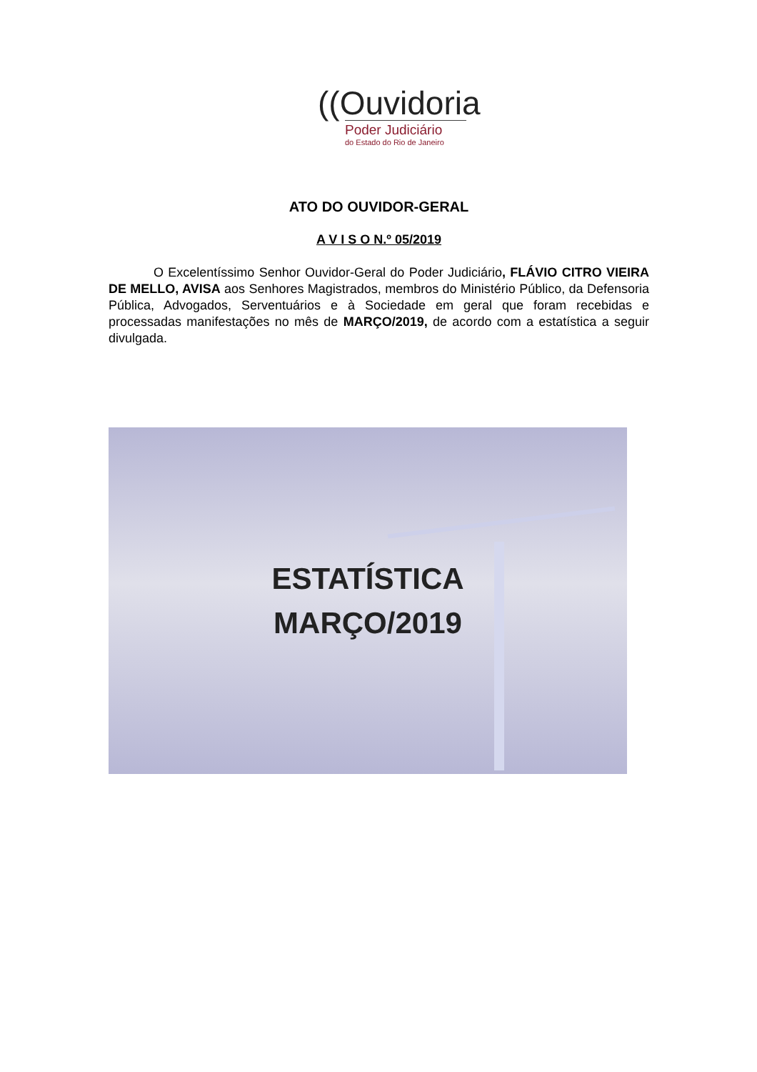((Ouvidoria
Poder Judiciário
do Estado do Rio de Janeiro
ATO DO OUVIDOR-GERAL
A V I S O N.º 05/2019
O Excelentíssimo Senhor Ouvidor-Geral do Poder Judiciário, FLÁVIO CITRO VIEIRA DE MELLO, AVISA aos Senhores Magistrados, membros do Ministério Público, da Defensoria Pública, Advogados, Serventuários e à Sociedade em geral que foram recebidas e processadas manifestações no mês de MARÇO/2019, de acordo com a estatística a seguir divulgada.
ESTATÍSTICA
MARÇO/2019